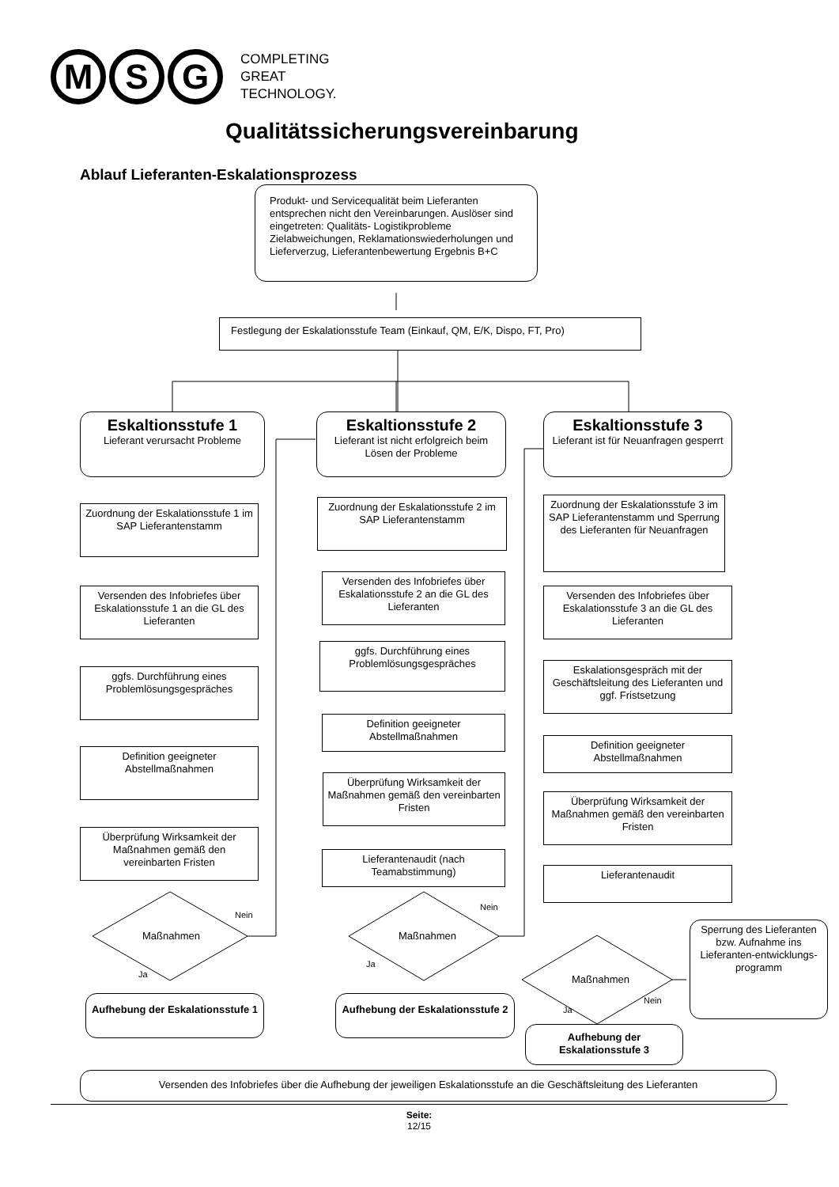M S G
COMPLETING
GREAT
TECHNOLOGY.
Qualitätssicherungsvereinbarung
Ablauf Lieferanten-Eskalationsprozess
Produkt- und Servicequalität beim Lieferanten entsprechen nicht den Vereinbarungen. Auslöser sind eingetreten: Qualitäts- Logistikprobleme Zielabweichungen, Reklamationswiederholungen und Lieferverzug, Lieferantenbewertung Ergebnis B+C
Festlegung der Eskalationsstufe Team (Einkauf, QM, E/K, Dispo, FT, Pro)
Eskaltionsstufe 1
Lieferant verursacht Probleme
Zuordnung der Eskalationsstufe 1 im SAP Lieferantenstamm
Versenden des Infobriefes über Eskalationsstufe 1 an die GL des Lieferanten
ggfs. Durchführung eines Problemlösungsgespräches
Definition geeigneter Abstellmaßnahmen
Überprüfung Wirksamkeit der Maßnahmen gemäß den vereinbarten Fristen
Maßnahmen
Nein
Ja
Aufhebung der Eskalationsstufe 1
Eskaltionsstufe 2
Lieferant ist nicht erfolgreich beim Lösen der Probleme
Zuordnung der Eskalationsstufe 2 im SAP Lieferantenstamm
Versenden des Infobriefes über Eskalationsstufe 2 an die GL des Lieferanten
ggfs. Durchführung eines Problemlösungsgespräches
Definition geeigneter Abstellmaßnahmen
Überprüfung Wirksamkeit der Maßnahmen gemäß den vereinbarten Fristen
Lieferantenaudit (nach Teamabstimmung)
Maßnahmen
Nein
Ja
Aufhebung der Eskalationsstufe 2
Eskaltionsstufe 3
Lieferant ist für Neuanfragen gesperrt
Zuordnung der Eskalationsstufe 3 im SAP Lieferantenstamm und Sperrung des Lieferanten für Neuanfragen
Versenden des Infobriefes über Eskalationsstufe 3 an die GL des Lieferanten
Eskalationsgespräch mit der Geschäftsleitung des Lieferanten und ggf. Fristsetzung
Definition geeigneter Abstellmaßnahmen
Überprüfung Wirksamkeit der Maßnahmen gemäß den vereinbarten Fristen
Lieferantenaudit
Maßnahmen
Nein
Ja
Sperrung des Lieferanten bzw. Aufnahme ins Lieferanten-entwicklungs-programm
Aufhebung der Eskalationsstufe 3
Versenden des Infobriefes über die Aufhebung der jeweiligen Eskalationsstufe an die Geschäftsleitung des Lieferanten
Seite:
12/15